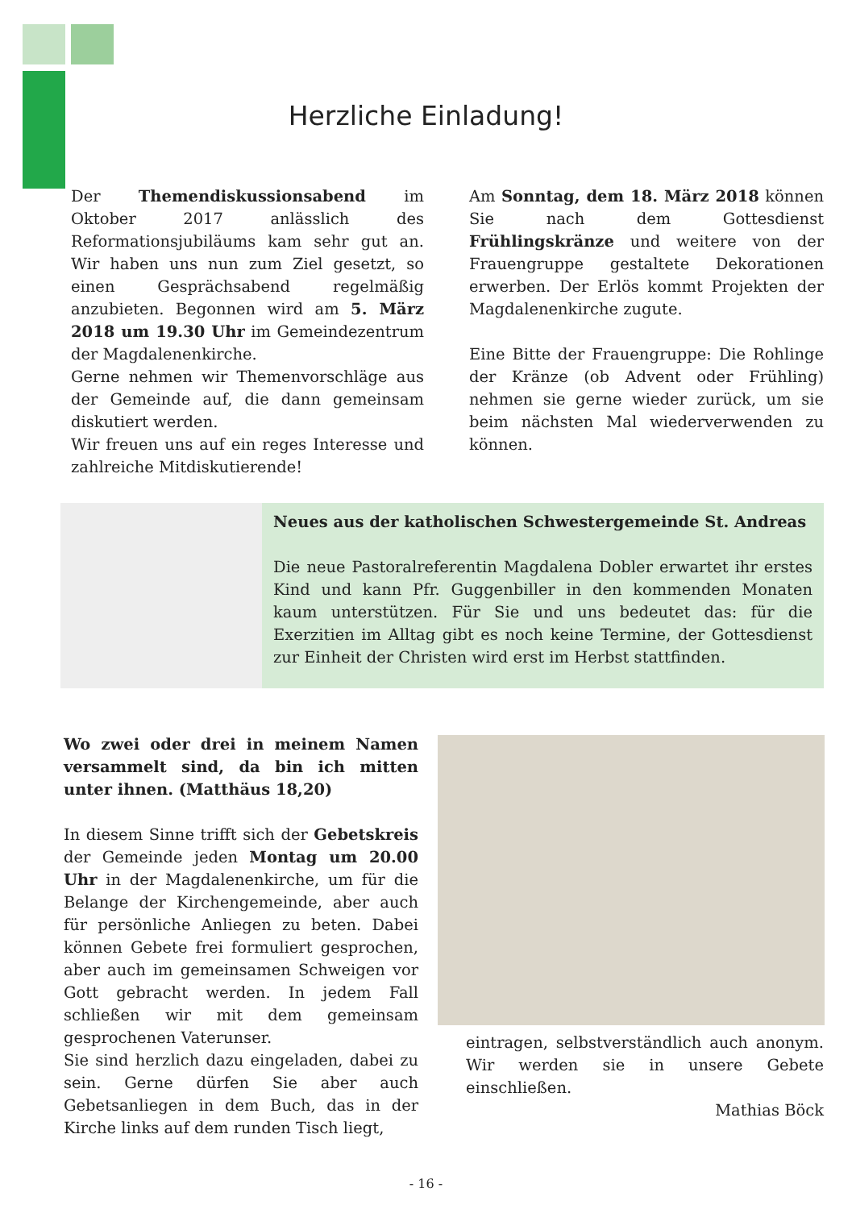Herzliche Einladung!
Der Themendiskussionsabend im Oktober 2017 anlässlich des Reformationsjubiläums kam sehr gut an. Wir haben uns nun zum Ziel gesetzt, so einen Gesprächsabend regelmäßig anzubieten. Begonnen wird am 5. März 2018 um 19.30 Uhr im Gemeindezentrum der Magdalenenkirche.
Gerne nehmen wir Themenvorschläge aus der Gemeinde auf, die dann gemeinsam diskutiert werden.
Wir freuen uns auf ein reges Interesse und zahlreiche Mitdiskutierende!
Am Sonntag, dem 18. März 2018 können Sie nach dem Gottesdienst Frühlingskränze und weitere von der Frauengruppe gestaltete Dekorationen erwerben. Der Erlös kommt Projekten der Magdalenenkirche zugute.
Eine Bitte der Frauengruppe: Die Rohlinge der Kränze (ob Advent oder Frühling) nehmen sie gerne wieder zurück, um sie beim nächsten Mal wiederverwenden zu können.
Neues aus der katholischen Schwestergemeinde St. Andreas
Die neue Pastoralreferentin Magdalena Dobler erwartet ihr erstes Kind und kann Pfr. Guggenbiller in den kommenden Monaten kaum unterstützen. Für Sie und uns bedeutet das: für die Exerzitien im Alltag gibt es noch keine Termine, der Gottesdienst zur Einheit der Christen wird erst im Herbst stattfinden.
Wo zwei oder drei in meinem Namen versammelt sind, da bin ich mitten unter ihnen. (Matthäus 18,20)
In diesem Sinne trifft sich der Gebetskreis der Gemeinde jeden Montag um 20.00 Uhr in der Magdalenenkirche, um für die Belange der Kirchengemeinde, aber auch für persönliche Anliegen zu beten. Dabei können Gebete frei formuliert gesprochen, aber auch im gemeinsamen Schweigen vor Gott gebracht werden. In jedem Fall schließen wir mit dem gemeinsam gesprochenen Vaterunser.
Sie sind herzlich dazu eingeladen, dabei zu sein. Gerne dürfen Sie aber auch Gebetsanliegen in dem Buch, das in der Kirche links auf dem runden Tisch liegt,
eintragen, selbstverständlich auch anonym. Wir werden sie in unsere Gebete einschließen.
Mathias Böck
- 16 -